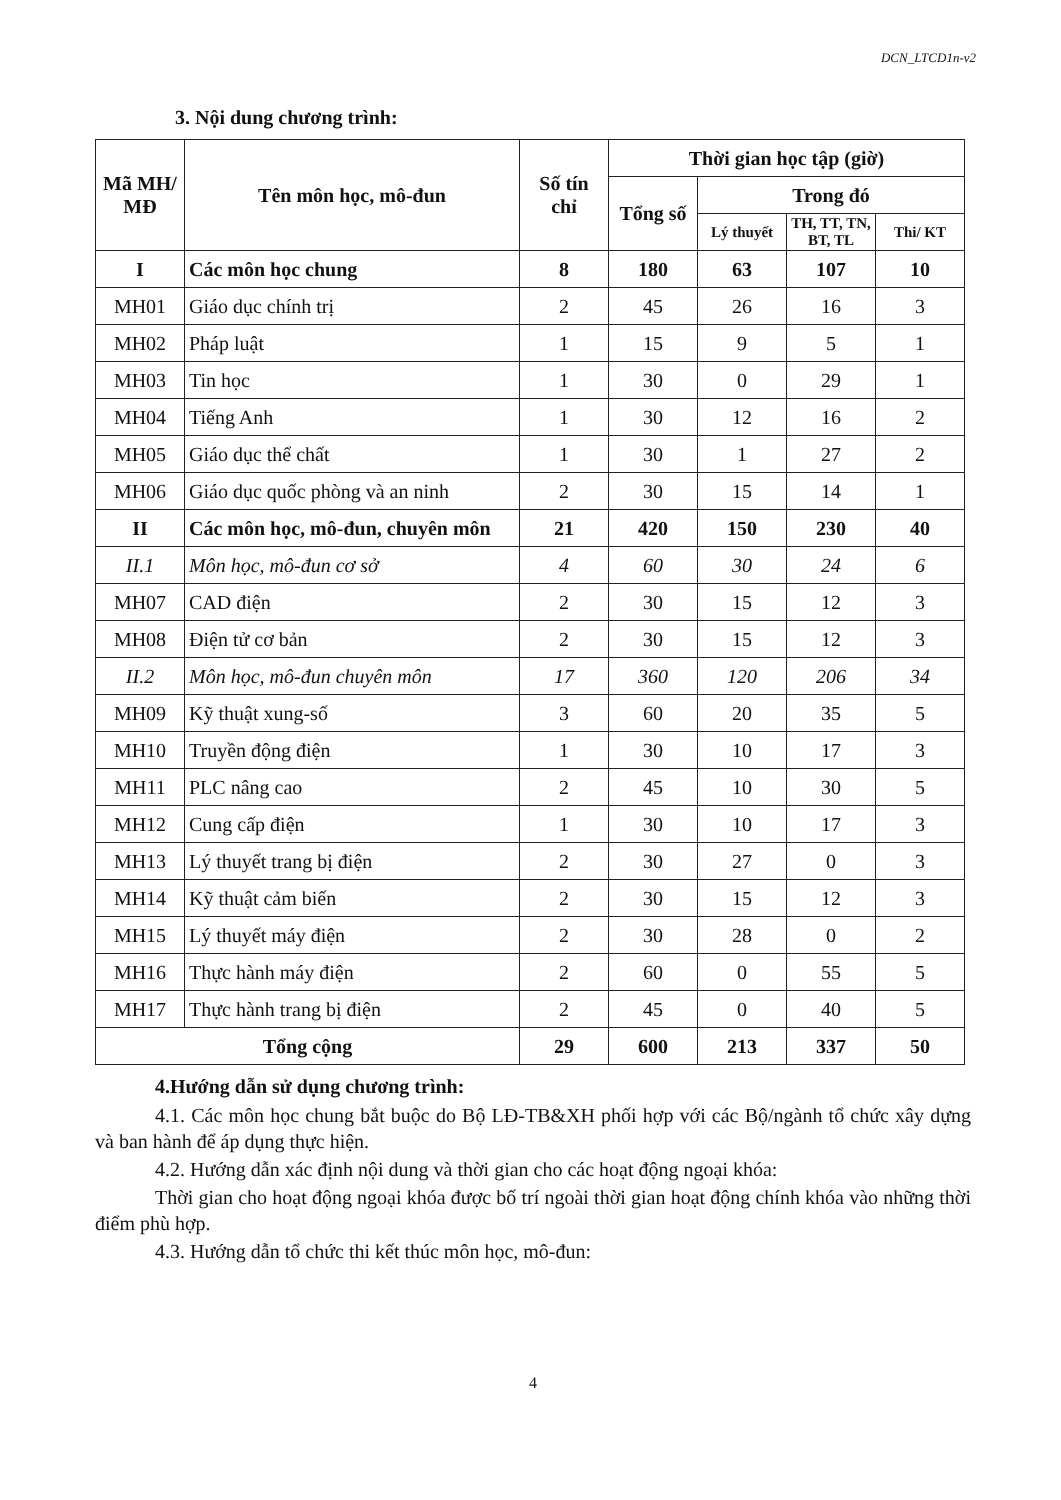DCN_LTCD1n-v2
3. Nội dung chương trình:
| Mã MH/ MĐ | Tên môn học, mô-đun | Số tín chỉ | Thời gian học tập (giờ) | | | |
| --- | --- | --- | --- | --- | --- | --- |
| | | | Tổng số | Trong đó | | |
| | | | | Lý thuyết | TH, TT, TN, BT, TL | Thi/ KT |
| I | Các môn học chung | 8 | 180 | 63 | 107 | 10 |
| MH01 | Giáo dục chính trị | 2 | 45 | 26 | 16 | 3 |
| MH02 | Pháp luật | 1 | 15 | 9 | 5 | 1 |
| MH03 | Tin học | 1 | 30 | 0 | 29 | 1 |
| MH04 | Tiếng Anh | 1 | 30 | 12 | 16 | 2 |
| MH05 | Giáo dục thể chất | 1 | 30 | 1 | 27 | 2 |
| MH06 | Giáo dục quốc phòng và an ninh | 2 | 30 | 15 | 14 | 1 |
| II | Các môn học, mô-đun, chuyên môn | 21 | 420 | 150 | 230 | 40 |
| II.1 | Môn học, mô-đun cơ sở | 4 | 60 | 30 | 24 | 6 |
| MH07 | CAD điện | 2 | 30 | 15 | 12 | 3 |
| MH08 | Điện tử cơ bản | 2 | 30 | 15 | 12 | 3 |
| II.2 | Môn học, mô-đun chuyên môn | 17 | 360 | 120 | 206 | 34 |
| MH09 | Kỹ thuật xung-số | 3 | 60 | 20 | 35 | 5 |
| MH10 | Truyền động điện | 1 | 30 | 10 | 17 | 3 |
| MH11 | PLC nâng cao | 2 | 45 | 10 | 30 | 5 |
| MH12 | Cung cấp điện | 1 | 30 | 10 | 17 | 3 |
| MH13 | Lý thuyết trang bị điện | 2 | 30 | 27 | 0 | 3 |
| MH14 | Kỹ thuật cảm biến | 2 | 30 | 15 | 12 | 3 |
| MH15 | Lý thuyết máy điện | 2 | 30 | 28 | 0 | 2 |
| MH16 | Thực hành máy điện | 2 | 60 | 0 | 55 | 5 |
| MH17 | Thực hành trang bị điện | 2 | 45 | 0 | 40 | 5 |
| Tổng cộng | | 29 | 600 | 213 | 337 | 50 |
4.Hướng dẫn sử dụng chương trình:
4.1. Các môn học chung bắt buộc do Bộ LĐ-TB&XH phối hợp với các Bộ/ngành tổ chức xây dựng và ban hành để áp dụng thực hiện.
4.2. Hướng dẫn xác định nội dung và thời gian cho các hoạt động ngoại khóa:
Thời gian cho hoạt động ngoại khóa được bố trí ngoài thời gian hoạt động chính khóa vào những thời điểm phù hợp.
4.3. Hướng dẫn tổ chức thi kết thúc môn học, mô-đun:
4